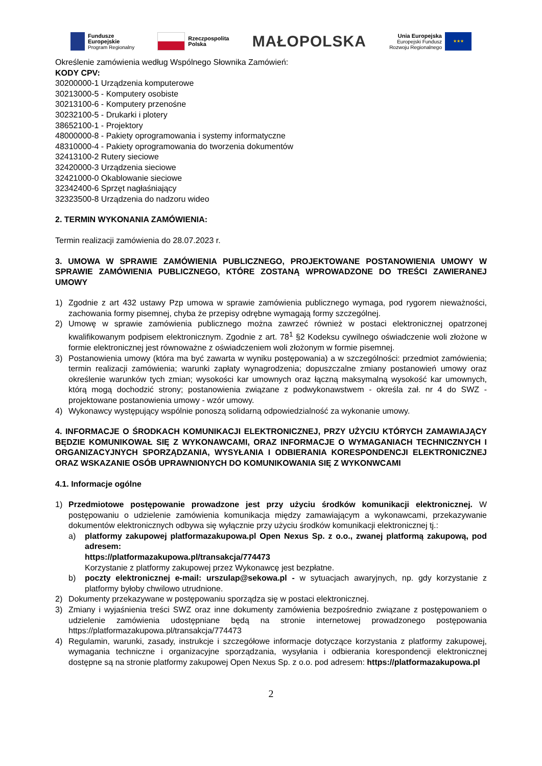Fundusze
Europejskie
Program Regionalny
Rzeczpospolita
Polska
MAŁOPOLSKA
Unia Europejska
Europejski Fundusz
Rozwoju Regionalnego
★★★
Określenie zamówienia według Wspólnego Słownika Zamówień:
KODY CPV:
30200000-1 Urządzenia komputerowe
30213000-5 - Komputery osobiste
30213100-6 - Komputery przenośne
30232100-5 - Drukarki i plotery
38652100-1 - Projektory
48000000-8 - Pakiety oprogramowania i systemy informatyczne
48310000-4 - Pakiety oprogramowania do tworzenia dokumentów
32413100-2 Rutery sieciowe
32420000-3 Urządzenia sieciowe
32421000-0 Okablowanie sieciowe
32342400-6 Sprzęt nagłaśniający
32323500-8 Urządzenia do nadzoru wideo
2. TERMIN WYKONANIA ZAMÓWIENIA:
Termin realizacji zamówienia do 28.07.2023 r.
3. UMOWA W SPRAWIE ZAMÓWIENIA PUBLICZNEGO, PROJEKTOWANE POSTANOWIENIA UMOWY W SPRAWIE ZAMÓWIENIA PUBLICZNEGO, KTÓRE ZOSTANĄ WPROWADZONE DO TREŚCI ZAWIERANEJ UMOWY
1) Zgodnie z art 432 ustawy Pzp umowa w sprawie zamówienia publicznego wymaga, pod rygorem nieważności, zachowania formy pisemnej, chyba że przepisy odrębne wymagają formy szczególnej.
2) Umowę w sprawie zamówienia publicznego można zawrzeć również w postaci elektronicznej opatrzonej kwalifikowanym podpisem elektronicznym. Zgodnie z art. 78<sup>1</sup> §2 Kodeksu cywilnego oświadczenie woli złożone w formie elektronicznej jest równoważne z oświadczeniem woli złożonym w formie pisemnej.
3) Postanowienia umowy (która ma być zawarta w wyniku postępowania) a w szczególności: przedmiot zamówienia; termin realizacji zamówienia; warunki zapłaty wynagrodzenia; dopuszczalne zmiany postanowień umowy oraz określenie warunków tych zmian; wysokości kar umownych oraz łączną maksymalną wysokość kar umownych, którą mogą dochodzić strony; postanowienia związane z podwykonawstwem - określa zał. nr 4 do SWZ - projektowane postanowienia umowy - wzór umowy.
4) Wykonawcy występujący wspólnie ponoszą solidarną odpowiedzialność za wykonanie umowy.
4. INFORMACJE O ŚRODKACH KOMUNIKACJI ELEKTRONICZNEJ, PRZY UŻYCIU KTÓRYCH ZAMAWIAJĄCY BĘDZIE KOMUNIKOWAŁ SIĘ Z WYKONAWCAMI, ORAZ INFORMACJE O WYMAGANIACH TECHNICZNYCH I ORGANIZACYJNYCH SPORZĄDZANIA, WYSYŁANIA I ODBIERANIA KORESPONDENCJI ELEKTRONICZNEJ ORAZ WSKAZANIE OSÓB UPRAWNIONYCH DO KOMUNIKOWANIA SIĘ Z WYKONWCAMI
4.1. Informacje ogólne
1) Przedmiotowe postępowanie prowadzone jest przy użyciu środków komunikacji elektronicznej. W postępowaniu o udzielenie zamówienia komunikacja między zamawiającym a wykonawcami, przekazywanie dokumentów elektronicznych odbywa się wyłącznie przy użyciu środków komunikacji elektronicznej tj.:
a) platformy zakupowej platformazakupowa.pl Open Nexus Sp. z o.o., zwanej platformą zakupową, pod adresem:
https://platformazakupowa.pl/transakcja/774473
Korzystanie z platformy zakupowej przez Wykonawcę jest bezpłatne.
b) poczty elektronicznej e-mail: urszulap@sekowa.pl - w sytuacjach awaryjnych, np. gdy korzystanie z platformy byłoby chwilowo utrudnione.
2) Dokumenty przekazywane w postępowaniu sporządza się w postaci elektronicznej.
3) Zmiany i wyjaśnienia treści SWZ oraz inne dokumenty zamówienia bezpośrednio związane z postępowaniem o udzielenie zamówienia udostępniane będą na stronie internetowej prowadzonego postępowania https://platformazakupowa.pl/transakcja/774473
4) Regulamin, warunki, zasady, instrukcje i szczegółowe informacje dotyczące korzystania z platformy zakupowej, wymagania techniczne i organizacyjne sporządzania, wysyłania i odbierania korespondencji elektronicznej dostępne są na stronie platformy zakupowej Open Nexus Sp. z o.o. pod adresem: https://platformazakupowa.pl
2